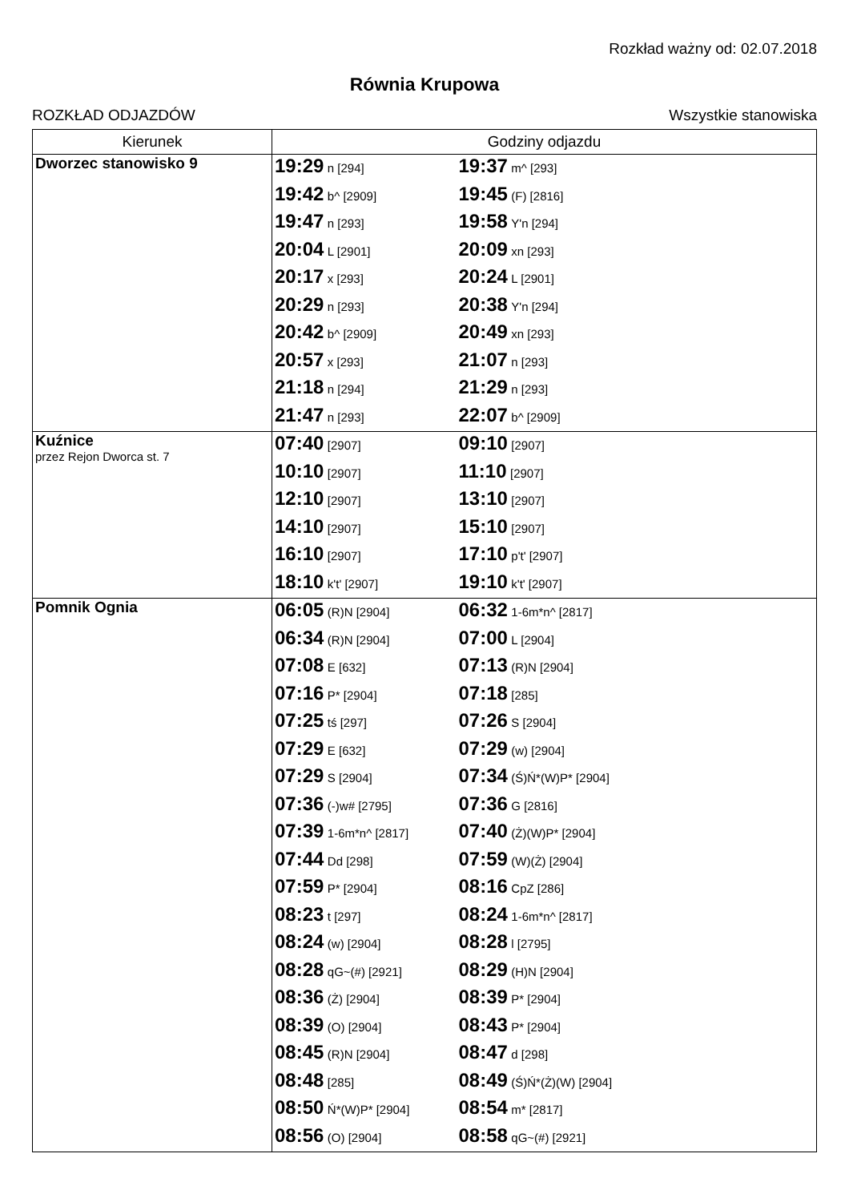Rozkład ważny od: 02.07.2018
Równia Krupowa
ROZKŁAD ODJAZDÓW Wszystkie stanowiska
| Kierunek | Godziny odjazdu |
| --- | --- |
| Dworzec stanowisko 9 | 19:29 n [294] 19:37 m^ [293] 19:42 b^ [2909] 19:45 (F) [2816] 19:47 n [293] 19:58 Y'n [294] 20:04 L [2901] 20:09 xn [293] 20:17 x [293] 20:24 L [2901] 20:29 n [293] 20:38 Y'n [294] 20:42 b^ [2909] 20:49 xn [293] 20:57 x [293] 21:07 n [293] 21:18 n [294] 21:29 n [293] 21:47 n [293] 22:07 b^ [2909] |
| Kuźnice przez Rejon Dworca st. 7 | 07:40 [2907] 09:10 [2907] 10:10 [2907] 11:10 [2907] 12:10 [2907] 13:10 [2907] 14:10 [2907] 15:10 [2907] 16:10 [2907] 17:10 p't' [2907] 18:10 k't' [2907] 19:10 k't' [2907] |
| Pomnik Ognia | 06:05 (R)N [2904] 06:32 1-6m*n^ [2817] 06:34 (R)N [2904] 07:00 L [2904] 07:08 E [632] 07:13 (R)N [2904] 07:16 P* [2904] 07:18 [285] 07:25 tś [297] 07:26 S [2904] 07:29 E [632] 07:29 (w) [2904] 07:29 S [2904] 07:34 (Ś)Ń*(W)P* [2904] 07:36 (-)w# [2795] 07:36 G [2816] 07:39 1-6m*n^ [2817] 07:40 (Ż)(W)P* [2904] 07:44 Dd [298] 07:59 (W)(Ż) [2904] 07:59 P* [2904] 08:16 CpZ [286] 08:23 t [297] 08:24 1-6m*n^ [2817] 08:24 (w) [2904] 08:28 l [2795] 08:28 qG~(#) [2921] 08:29 (H)N [2904] 08:36 (Ż) [2904] 08:39 P* [2904] 08:39 (O) [2904] 08:43 P* [2904] 08:45 (R)N [2904] 08:47 d [298] 08:48 [285] 08:49 (Ś)Ń*(Ż)(W) [2904] 08:50 Ń*(W)P* [2904] 08:54 m* [2817] 08:56 (O) [2904] 08:58 qG~(#) [2921] |